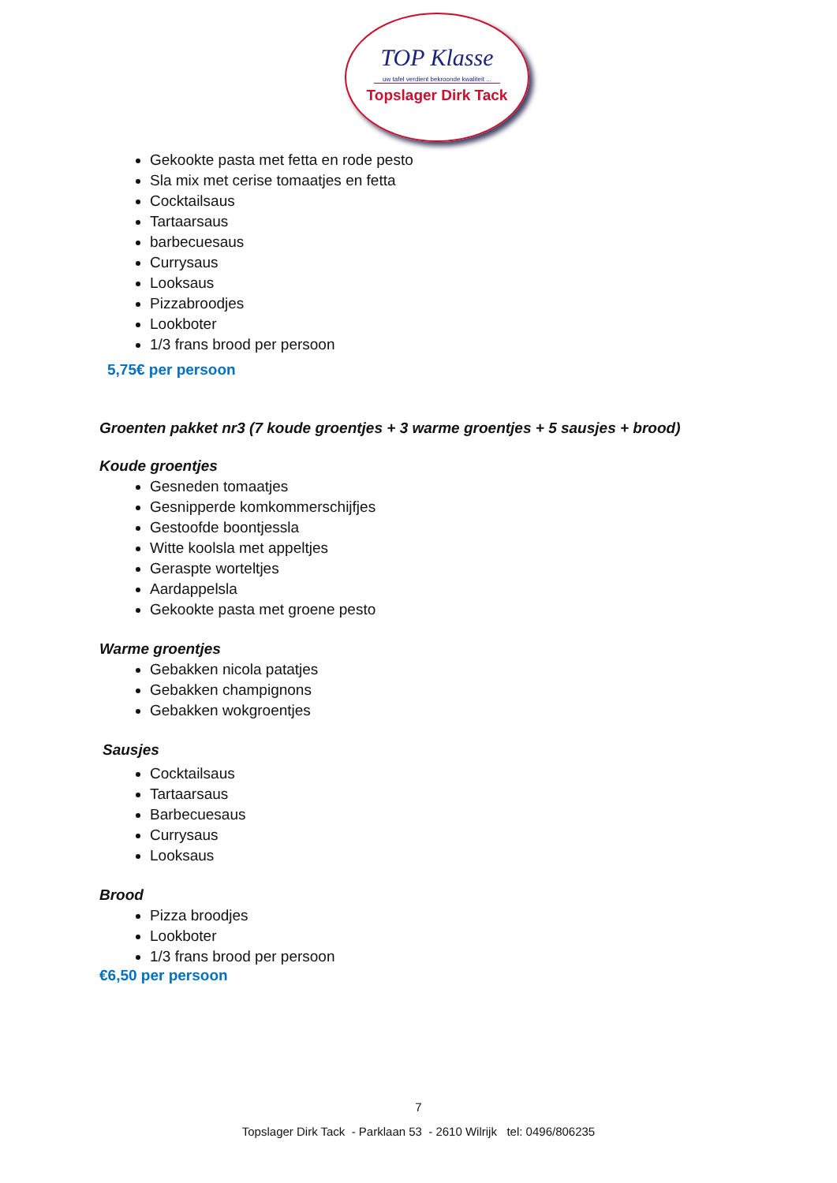TOP Klasse
uw tafel verdient bekroonde kwaliteit ...
Topslager Dirk Tack
Gekookte pasta met fetta en rode pesto
Sla mix met cerise tomaatjes en fetta
Cocktailsaus
Tartaarsaus
barbecuesaus
Currysaus
Looksaus
Pizzabroodjes
Lookboter
1/3 frans brood per persoon
5,75€ per persoon
Groenten pakket nr3 (7 koude groentjes + 3 warme groentjes + 5 sausjes + brood)
Koude groentjes
Gesneden tomaatjes
Gesnipperde komkommerschijfjes
Gestoofde boontjessla
Witte koolsla met appeltjes
Geraspte worteltjes
Aardappelsla
Gekookte pasta met groene pesto
Warme groentjes
Gebakken nicola patatjes
Gebakken champignons
Gebakken wokgroentjes
Sausjes
Cocktailsaus
Tartaarsaus
Barbecuesaus
Currysaus
Looksaus
Brood
Pizza broodjes
Lookboter
1/3 frans brood per persoon
€6,50 per persoon
7
Topslager Dirk Tack - Parklaan 53 - 2610 Wilrijk tel: 0496/806235